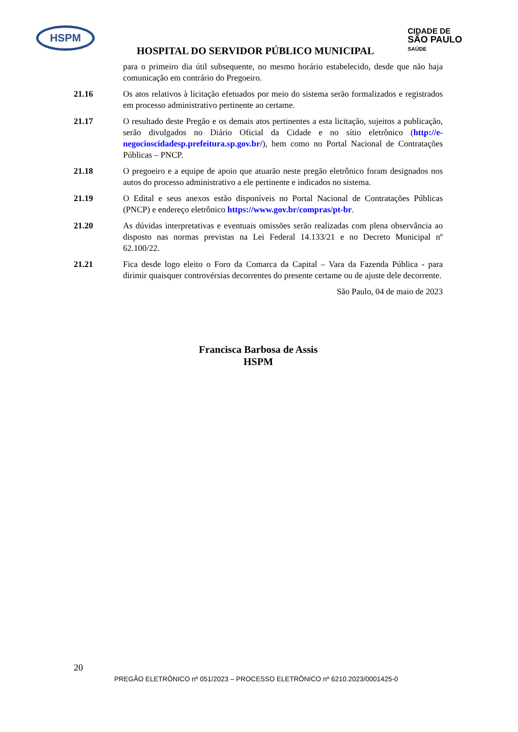HSPM
HOSPITAL DO SERVIDOR PÚBLICO MUNICIPAL
CIDADE DE
SÃO PAULO
SAÚDE
para o primeiro dia útil subsequente, no mesmo horário estabelecido, desde que não haja comunicação em contrário do Pregoeiro.
21.16 Os atos relativos à licitação efetuados por meio do sistema serão formalizados e registrados em processo administrativo pertinente ao certame.
21.17 O resultado deste Pregão e os demais atos pertinentes a esta licitação, sujeitos a publicação, serão divulgados no Diário Oficial da Cidade e no sítio eletrônico (http://e-negocioscidadesp.prefeitura.sp.gov.br/), bem como no Portal Nacional de Contratações Públicas – PNCP.
21.18 O pregoeiro e a equipe de apoio que atuarão neste pregão eletrônico foram designados nos autos do processo administrativo a ele pertinente e indicados no sistema.
21.19 O Edital e seus anexos estão disponíveis no Portal Nacional de Contratações Públicas (PNCP) e endereço eletrônico https://www.gov.br/compras/pt-br.
21.20 As dúvidas interpretativas e eventuais omissões serão realizadas com plena observância ao disposto nas normas previstas na Lei Federal 14.133/21 e no Decreto Municipal nº 62.100/22.
21.21 Fica desde logo eleito o Foro da Comarca da Capital – Vara da Fazenda Pública - para dirimir quaisquer controvérsias decorrentes do presente certame ou de ajuste dele decorrente.
São Paulo, 04 de maio de 2023
Francisca Barbosa de Assis
HSPM
20
PREGÃO ELETRÔNICO nº 051/2023 – PROCESSO ELETRÔNICO nº 6210.2023/0001425-0